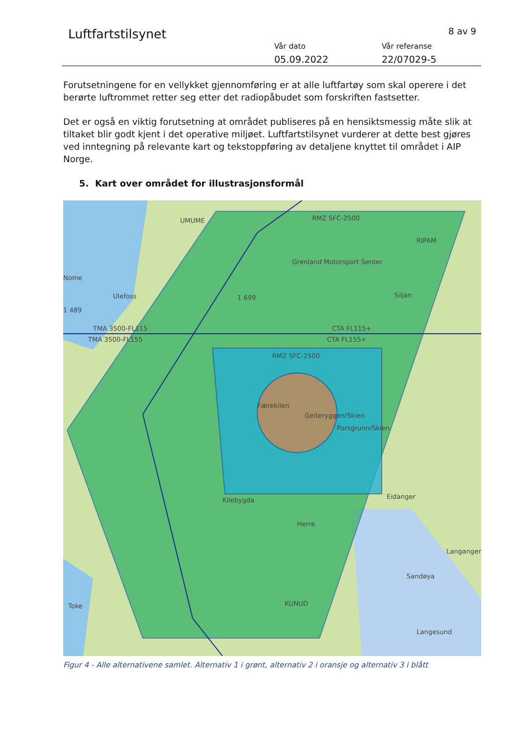Luftfartstilsynet 8 av 9
Vår dato
05.09.2022
Vår referanse
22/07029-5
Forutsetningene for en vellykket gjennomføring er at alle luftfartøy som skal operere i det berørte luftrommet retter seg etter det radiopåbudet som forskriften fastsetter.
Det er også en viktig forutsetning at området publiseres på en hensiktsmessig måte slik at tiltaket blir godt kjent i det operative miljøet. Luftfartstilsynet vurderer at dette best gjøres ved inntegning på relevante kart og tekstoppføring av detaljene knyttet til området i AIP Norge.
5. Kart over området for illustrasjonsformål
RMZ SFC-2500
UMUME
RIPAM
Grenland Motorsport Senter
Nome
Ulefoss
1 699
Siljan
1 489
TMA 3500-FL115
TMA 3500-FL155
CTA FL115+
CTA FL155+
RMZ SFC-2500
Færekilen
Geiteryggen/Skien
Porsgrunn/Skien
Kilebygda
Eidanger
Herre
Langangen
Sandøya
KUNUD
Langesund
Toke
Figur 4 - Alle alternativene samlet. Alternativ 1 i grønt, alternativ 2 i oransje og alternativ 3 i blått